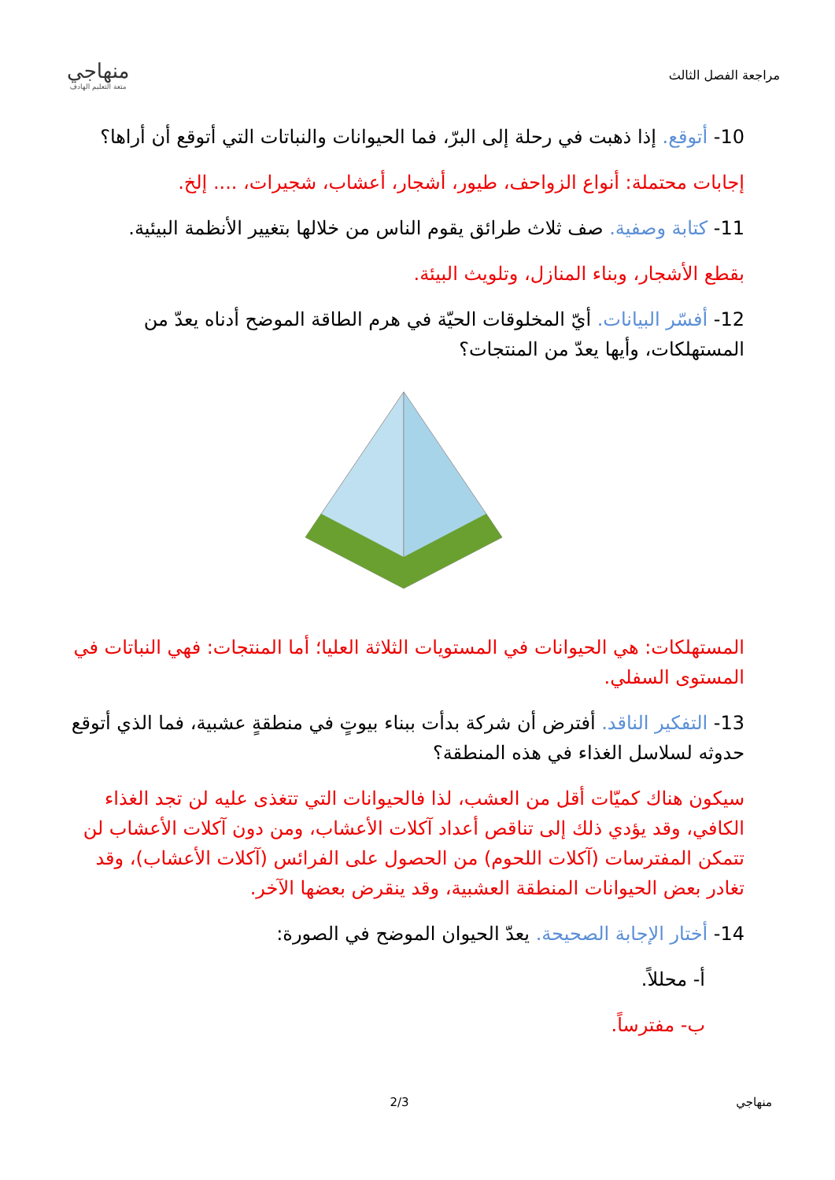مراجعة الفصل الثالث
منهاجي
متعة التعليم الهادف
10- أتوقع. إذا ذهبت في رحلة إلى البرّ، فما الحيوانات والنباتات التي أتوقع أن أراها؟
إجابات محتملة: أنواع الزواحف، طيور، أشجار، أعشاب، شجيرات، .... إلخ.
11- كتابة وصفية. صف ثلاث طرائق يقوم الناس من خلالها بتغيير الأنظمة البيئية.
بقطع الأشجار، وبناء المنازل، وتلويث البيئة.
12- أفسّر البيانات. أيّ المخلوقات الحيّة في هرم الطاقة الموضح أدناه يعدّ من المستهلكات، وأيها يعدّ من المنتجات؟
المستهلكات: هي الحيوانات في المستويات الثلاثة العليا؛ أما المنتجات: فهي النباتات في المستوى السفلي.
13- التفكير الناقد. أفترض أن شركة بدأت ببناء بيوتٍ في منطقةٍ عشبية، فما الذي أتوقع حدوثه لسلاسل الغذاء في هذه المنطقة؟
سيكون هناك كميّات أقل من العشب، لذا فالحيوانات التي تتغذى عليه لن تجد الغذاء الكافي، وقد يؤدي ذلك إلى تناقص أعداد آكلات الأعشاب، ومن دون آكلات الأعشاب لن تتمكن المفترسات (آكلات اللحوم) من الحصول على الفرائس (آكلات الأعشاب)، وقد تغادر بعض الحيوانات المنطقة العشبية، وقد ينقرض بعضها الآخر.
14- أختار الإجابة الصحيحة. يعدّ الحيوان الموضح في الصورة:
أ- محللاً.
ب- مفترساً.
منهاجي 2/3